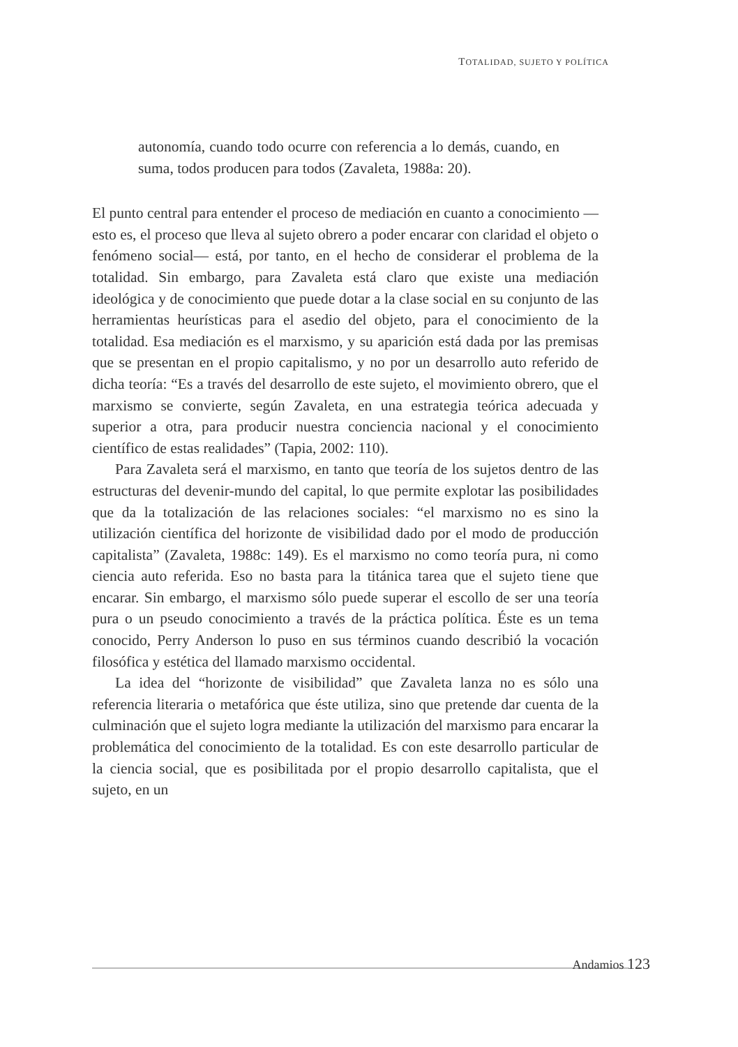TOTALIDAD, SUJETO Y POLÍTICA
autonomía, cuando todo ocurre con referencia a lo demás, cuando, en suma, todos producen para todos (Zavaleta, 1988a: 20).
El punto central para entender el proceso de mediación en cuanto a conocimiento —esto es, el proceso que lleva al sujeto obrero a poder encarar con claridad el objeto o fenómeno social— está, por tanto, en el hecho de considerar el problema de la totalidad. Sin embargo, para Zavaleta está claro que existe una mediación ideológica y de conocimiento que puede dotar a la clase social en su conjunto de las herramientas heurísticas para el asedio del objeto, para el conocimiento de la totalidad. Esa mediación es el marxismo, y su aparición está dada por las premisas que se presentan en el propio capitalismo, y no por un desarrollo auto referido de dicha teoría: “Es a través del desarrollo de este sujeto, el movimiento obrero, que el marxismo se convierte, según Zavaleta, en una estrategia teórica adecuada y superior a otra, para producir nuestra conciencia nacional y el conocimiento científico de estas realidades” (Tapia, 2002: 110).
Para Zavaleta será el marxismo, en tanto que teoría de los sujetos dentro de las estructuras del devenir-mundo del capital, lo que permite explotar las posibilidades que da la totalización de las relaciones sociales: “el marxismo no es sino la utilización científica del horizonte de visibilidad dado por el modo de producción capitalista” (Zavaleta, 1988c: 149). Es el marxismo no como teoría pura, ni como ciencia auto referida. Eso no basta para la titánica tarea que el sujeto tiene que encarar. Sin embargo, el marxismo sólo puede superar el escollo de ser una teoría pura o un pseudo conocimiento a través de la práctica política. Éste es un tema conocido, Perry Anderson lo puso en sus términos cuando describió la vocación filosófica y estética del llamado marxismo occidental.
La idea del “horizonte de visibilidad” que Zavaleta lanza no es sólo una referencia literaria o metafórica que éste utiliza, sino que pretende dar cuenta de la culminación que el sujeto logra mediante la utilización del marxismo para encarar la problemática del conocimiento de la totalidad. Es con este desarrollo particular de la ciencia social, que es posibilitada por el propio desarrollo capitalista, que el sujeto, en un
Andamios 123